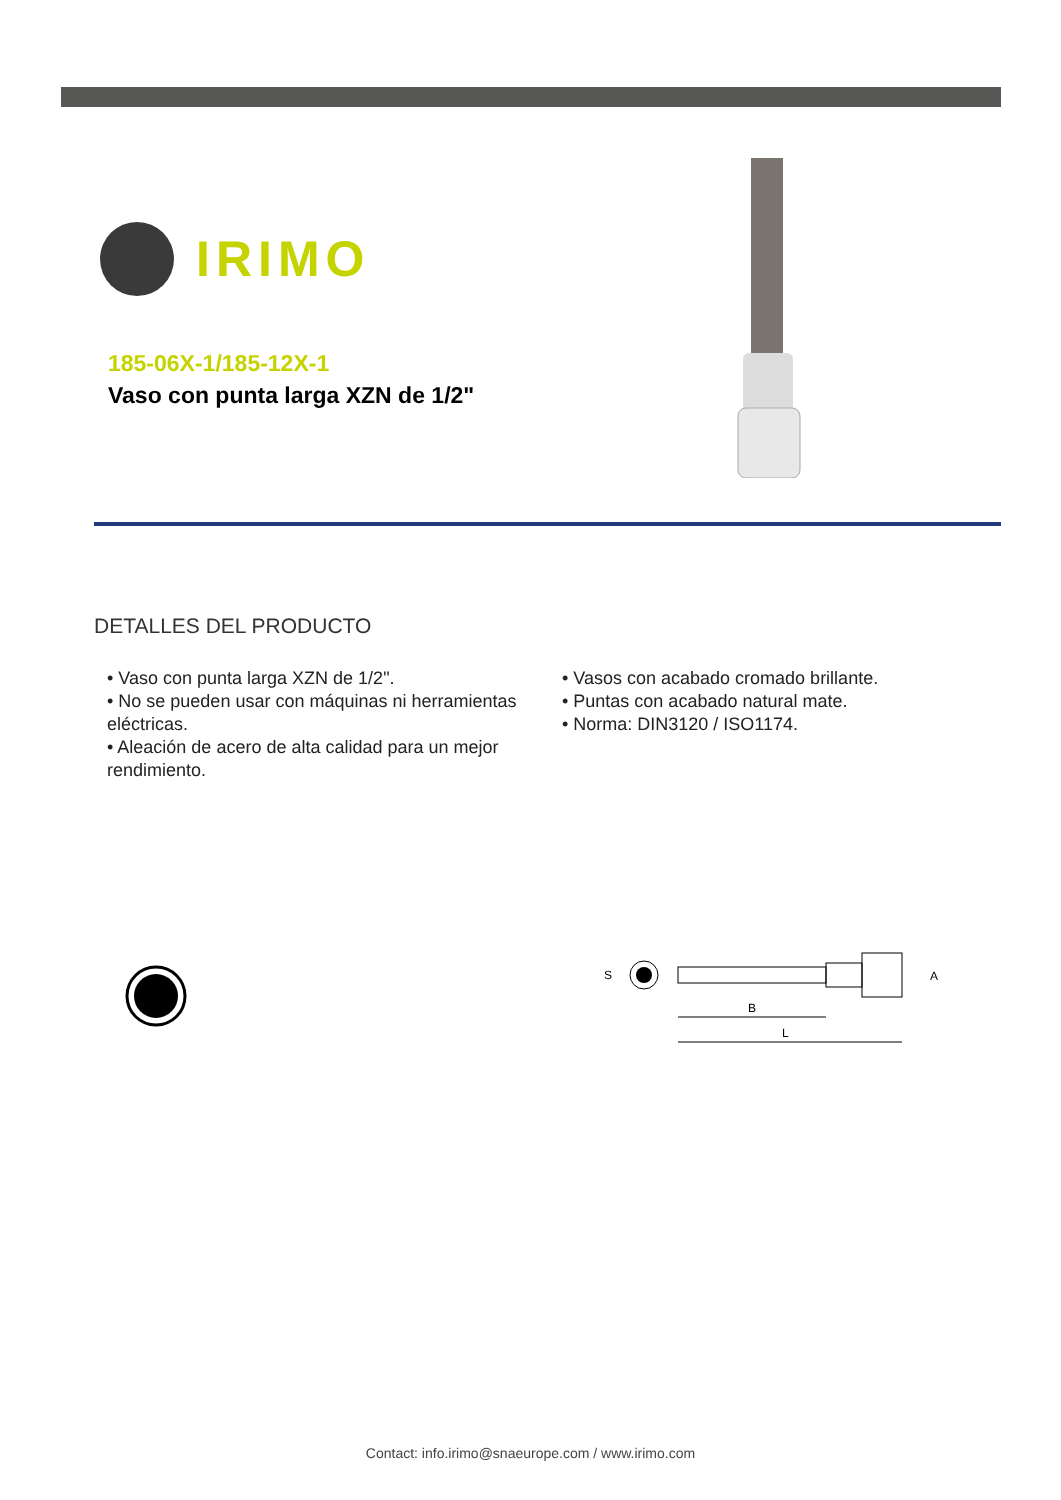IRIMO
185-06X-1/185-12X-1
Vaso con punta larga XZN de 1/2"
DETALLES DEL PRODUCTO
• Vaso con punta larga XZN de 1/2".
• No se pueden usar con máquinas ni herramientas eléctricas.
• Aleación de acero de alta calidad para un mejor rendimiento.
• Vasos con acabado cromado brillante.
• Puntas con acabado natural mate.
• Norma: DIN3120 / ISO1174.
S
A
B
L
Contact: info.irimo@snaeurope.com / www.irimo.com